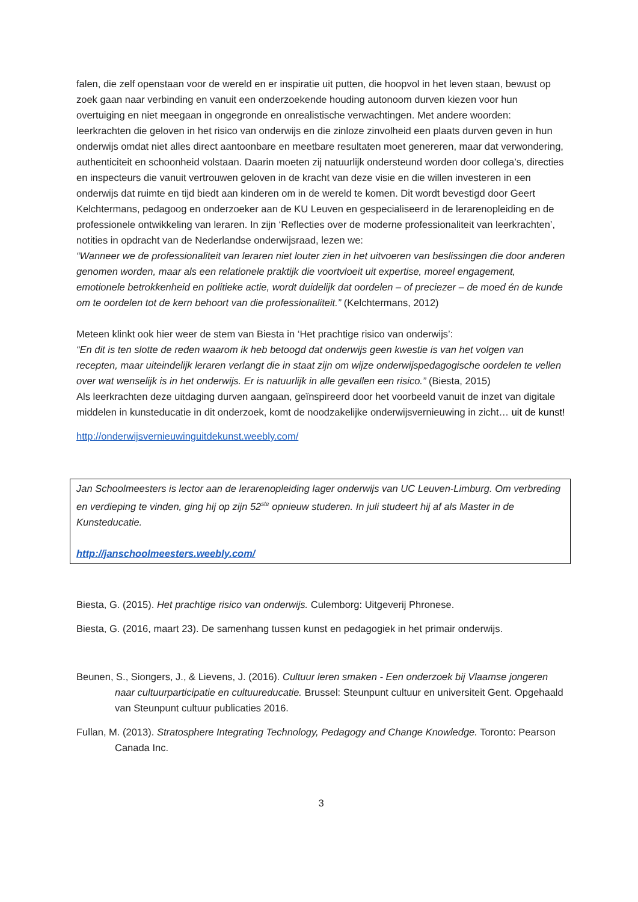falen, die zelf openstaan voor de wereld en er inspiratie uit putten, die hoopvol in het leven staan, bewust op zoek gaan naar verbinding en vanuit een onderzoekende houding autonoom durven kiezen voor hun overtuiging en niet meegaan in ongegronde en onrealistische verwachtingen. Met andere woorden: leerkrachten die geloven in het risico van onderwijs en die zinloze zinvolheid een plaats durven geven in hun onderwijs omdat niet alles direct aantoonbare en meetbare resultaten moet genereren, maar dat verwondering, authenticiteit en schoonheid volstaan. Daarin moeten zij natuurlijk ondersteund worden door collega’s, directies en inspecteurs die vanuit vertrouwen geloven in de kracht van deze visie en die willen investeren in een onderwijs dat ruimte en tijd biedt aan kinderen om in de wereld te komen. Dit wordt bevestigd door Geert Kelchtermans, pedagoog en onderzoeker aan de KU Leuven en gespecialiseerd in de lerarenopleiding en de professionele ontwikkeling van leraren. In zijn ‘Reflecties over de moderne professionaliteit van leerkrachten’, notities in opdracht van de Nederlandse onderwijsraad, lezen we:
“Wanneer we de professionaliteit van leraren niet louter zien in het uitvoeren van beslissingen die door anderen genomen worden, maar als een relationele praktijk die voortvloeit uit expertise, moreel engagement, emotionele betrokkenheid en politieke actie, wordt duidelijk dat oordelen – of preciezer – de moed én de kunde om te oordelen tot de kern behoort van die professionaliteit.” (Kelchtermans, 2012)
Meteen klinkt ook hier weer de stem van Biesta in ‘Het prachtige risico van onderwijs’:
“En dit is ten slotte de reden waarom ik heb betoogd dat onderwijs geen kwestie is van het volgen van recepten, maar uiteindelijk leraren verlangt die in staat zijn om wijze onderwijspedagogische oordelen te vellen over wat wenselijk is in het onderwijs. Er is natuurlijk in alle gevallen een risico.” (Biesta, 2015)
Als leerkrachten deze uitdaging durven aangaan, geïnspireerd door het voorbeeld vanuit de inzet van digitale middelen in kunsteducatie in dit onderzoek, komt de noodzakelijke onderwijsvernieuwing in zicht… uit de kunst!
http://onderwijsvernieuwinguitdekunst.weebly.com/
Jan Schoolmeesters is lector aan de lerarenopleiding lager onderwijs van UC Leuven-Limburg. Om verbreding en verdieping te vinden, ging hij op zijn 52<sup>ste</sup> opnieuw studeren. In juli studeert hij af als Master in de Kunsteducatie.
http://janschoolmeesters.weebly.com/
Biesta, G. (2015). Het prachtige risico van onderwijs. Culemborg: Uitgeverij Phronese.
Biesta, G. (2016, maart 23). De samenhang tussen kunst en pedagogiek in het primair onderwijs.
Beunen, S., Siongers, J., & Lievens, J. (2016). Cultuur leren smaken - Een onderzoek bij Vlaamse jongeren naar cultuurparticipatie en cultuureducatie. Brussel: Steunpunt cultuur en universiteit Gent. Opgehaald van Steunpunt cultuur publicaties 2016.
Fullan, M. (2013). Stratosphere Integrating Technology, Pedagogy and Change Knowledge. Toronto: Pearson Canada Inc.
3